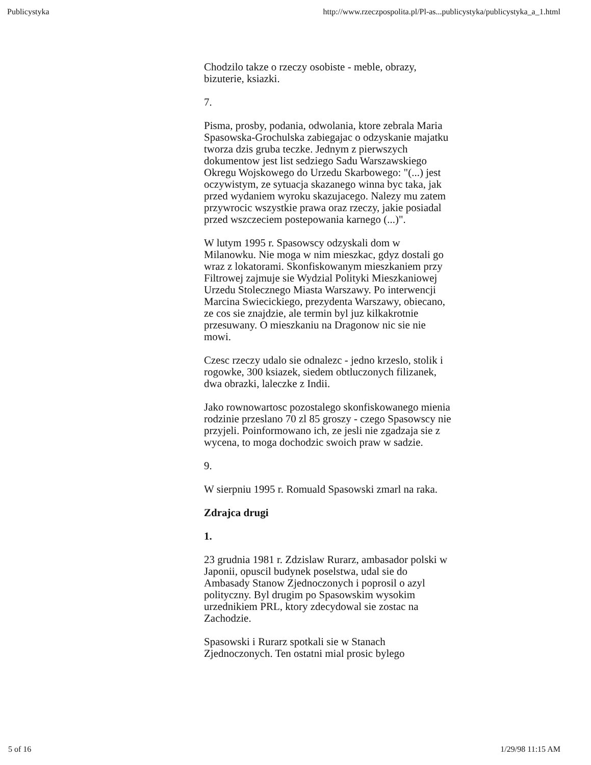Publicystyka http://www.rzeczpospolita.pl/Pl-as...publicystyka/publicystyka_a_1.html
Chodzilo takze o rzeczy osobiste - meble, obrazy, bizuterie, ksiazki.
7.
Pisma, prosby, podania, odwolania, ktore zebrala Maria Spasowska-Grochulska zabiegajac o odzyskanie majatku tworza dzis gruba teczke. Jednym z pierwszych dokumentow jest list sedziego Sadu Warszawskiego Okregu Wojskowego do Urzedu Skarbowego: "(...) jest oczywistym, ze sytuacja skazanego winna byc taka, jak przed wydaniem wyroku skazujacego. Nalezy mu zatem przywrocic wszystkie prawa oraz rzeczy, jakie posiadal przed wszczeciem postepowania karnego (...)".
W lutym 1995 r. Spasowscy odzyskali dom w Milanowku. Nie moga w nim mieszkac, gdyz dostali go wraz z lokatorami. Skonfiskowanym mieszkaniem przy Filtrowej zajmuje sie Wydzial Polityki Mieszkaniowej Urzedu Stolecznego Miasta Warszawy. Po interwencji Marcina Swiecickiego, prezydenta Warszawy, obiecano, ze cos sie znajdzie, ale termin byl juz kilkakrotnie przesuwany. O mieszkaniu na Dragonow nic sie nie mowi.
Czesc rzeczy udalo sie odnalezc - jedno krzeslo, stolik i rogowke, 300 ksiazek, siedem obtluczonych filizanek, dwa obrazki, laleczke z Indii.
Jako rownowartosc pozostalego skonfiskowanego mienia rodzinie przeslano 70 zl 85 groszy - czego Spasowscy nie przyjeli. Poinformowano ich, ze jesli nie zgadzaja sie z wycena, to moga dochodzic swoich praw w sadzie.
9.
W sierpniu 1995 r. Romuald Spasowski zmarl na raka.
Zdrajca drugi
1.
23 grudnia 1981 r. Zdzislaw Rurarz, ambasador polski w Japonii, opuscil budynek poselstwa, udal sie do Ambasady Stanow Zjednoczonych i poprosil o azyl polityczny. Byl drugim po Spasowskim wysokim urzednikiem PRL, ktory zdecydowal sie zostac na Zachodzie.
Spasowski i Rurarz spotkali sie w Stanach Zjednoczonych. Ten ostatni mial prosic bylego
5 of 16 1/29/98 11:15 AM